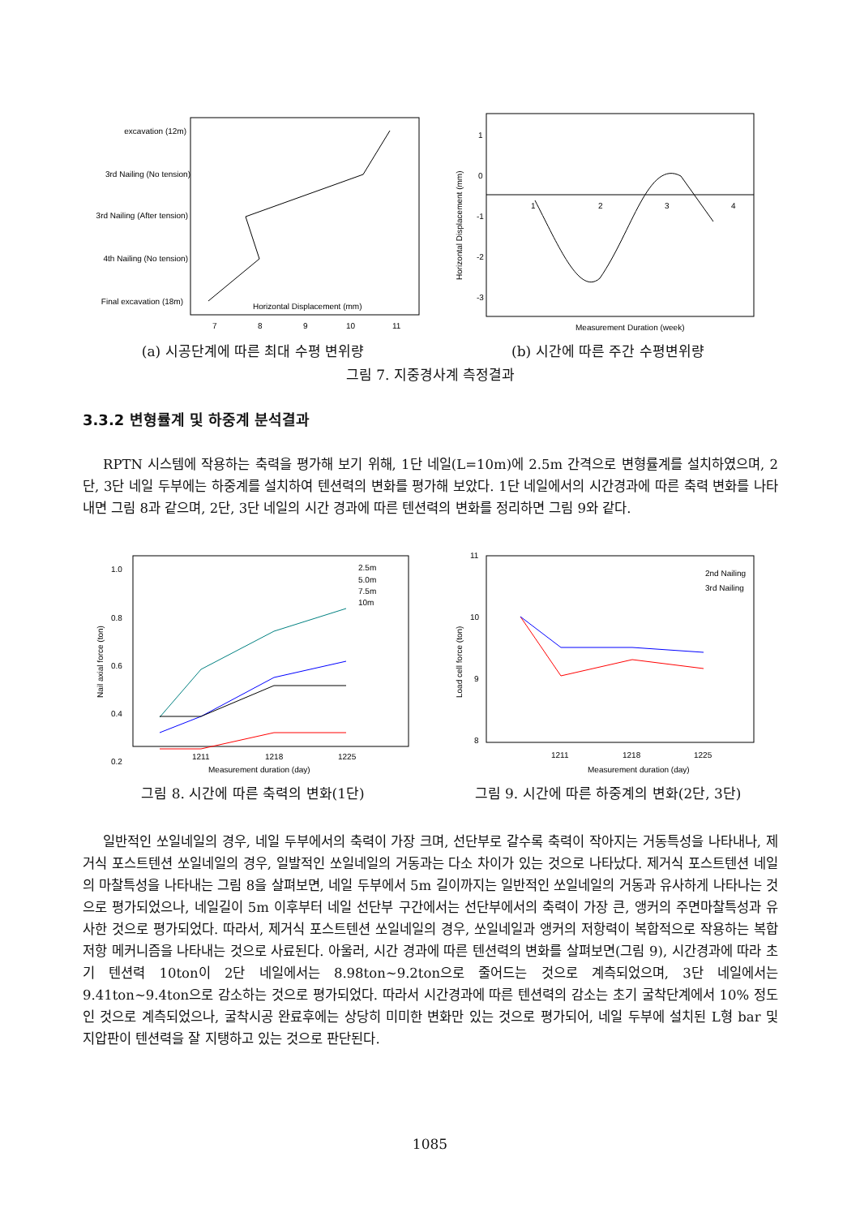excavation (12m)
3rd Nailing (No tension)
3rd Nailing (After tension)
4th Nailing (No tension)
Final excavation (18m)
Horizontal Displacement (mm)
7
8
9
10
11
(a) 시공단계에 따른 최대 수평 변위량
1
0
-1
-2
-3
1
2
3
4
Horizontal Displacement (mm)
Measurement Duration (week)
(b) 시간에 따른 주간 수평변위량
그림 7. 지중경사계 측정결과
3.3.2 변형률계 및 하중계 분석결과
RPTN 시스템에 작용하는 축력을 평가해 보기 위해, 1단 네일(L=10m)에 2.5m 간격으로 변형률계를 설치하였으며, 2단, 3단 네일 두부에는 하중계를 설치하여 텐션력의 변화를 평가해 보았다. 1단 네일에서의 시간경과에 따른 축력 변화를 나타내면 그림 8과 같으며, 2단, 3단 네일의 시간 경과에 따른 텐션력의 변화를 정리하면 그림 9와 같다.
2.5m
5.0m
7.5m
10m
1.0
0.8
0.6
0.4
0.2
1211
1218
1225
Nail axial force (ton)
Measurement duration (day)
그림 8. 시간에 따른 축력의 변화(1단)
2nd Nailing
3rd Nailing
11
10
9
8
1211
1218
1225
Load cell force (ton)
Measurement duration (day)
그림 9. 시간에 따른 하중계의 변화(2단, 3단)
일반적인 쏘일네일의 경우, 네일 두부에서의 축력이 가장 크며, 선단부로 갈수록 축력이 작아지는 거동특성을 나타내나, 제거식 포스트텐션 쏘일네일의 경우, 일발적인 쏘일네일의 거동과는 다소 차이가 있는 것으로 나타났다. 제거식 포스트텐션 네일의 마찰특성을 나타내는 그림 8을 살펴보면, 네일 두부에서 5m 길이까지는 일반적인 쏘일네일의 거동과 유사하게 나타나는 것으로 평가되었으나, 네일길이 5m 이후부터 네일 선단부 구간에서는 선단부에서의 축력이 가장 큰, 앵커의 주면마찰특성과 유사한 것으로 평가되었다. 따라서, 제거식 포스트텐션 쏘일네일의 경우, 쏘일네일과 앵커의 저항력이 복합적으로 작용하는 복합 저항 메커니즘을 나타내는 것으로 사료된다. 아울러, 시간 경과에 따른 텐션력의 변화를 살펴보면(그림 9), 시간경과에 따라 초기 텐션력 10ton이 2단 네일에서는 8.98ton~9.2ton으로 줄어드는 것으로 계측되었으며, 3단 네일에서는 9.41ton~9.4ton으로 감소하는 것으로 평가되었다. 따라서 시간경과에 따른 텐션력의 감소는 초기 굴착단계에서 10% 정도인 것으로 계측되었으나, 굴착시공 완료후에는 상당히 미미한 변화만 있는 것으로 평가되어, 네일 두부에 설치된 L형 bar 및 지압판이 텐션력을 잘 지탱하고 있는 것으로 판단된다.
1085